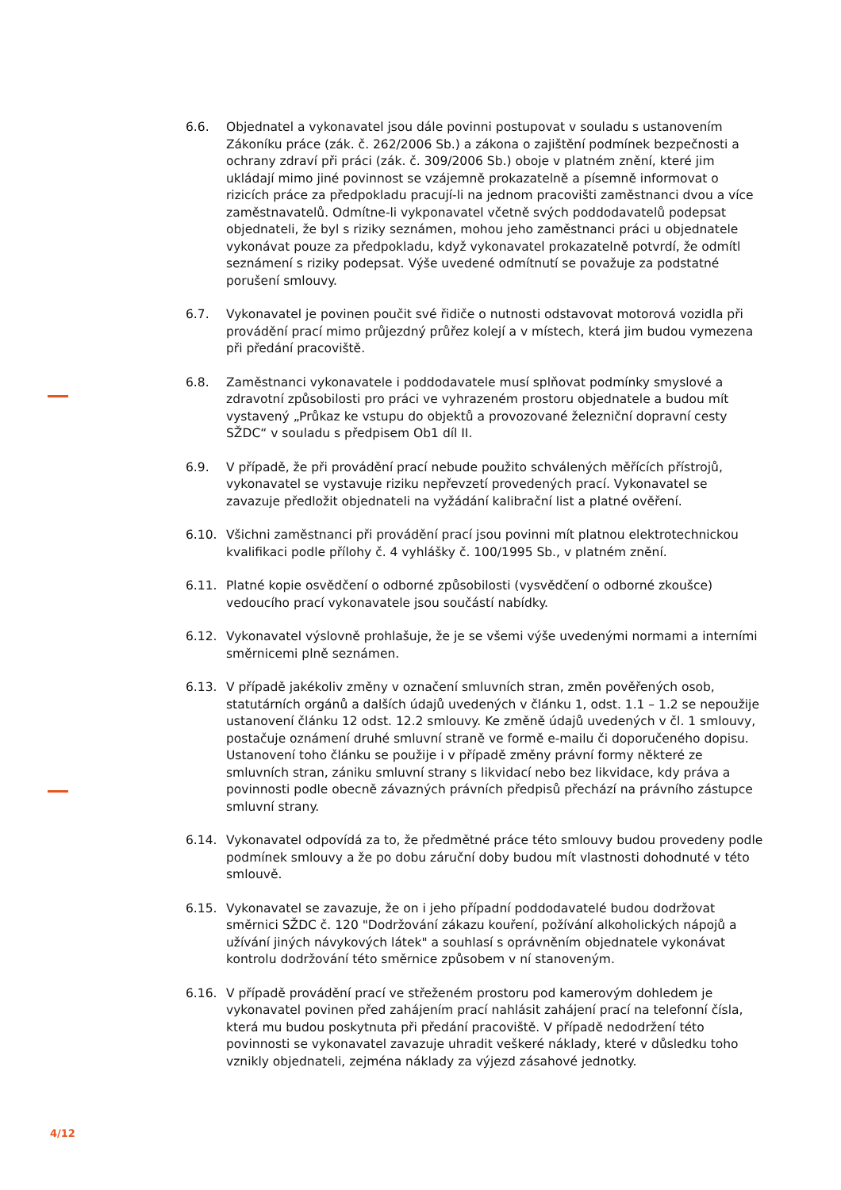6.6. Objednatel a vykonavatel jsou dále povinni postupovat v souladu s ustanovením Zákoníku práce (zák. č. 262/2006 Sb.) a zákona o zajištění podmínek bezpečnosti a ochrany zdraví při práci (zák. č. 309/2006 Sb.) oboje v platném znění, které jim ukládají mimo jiné povinnost se vzájemně prokazatelně a písemně informovat o rizicích práce za předpokladu pracují-li na jednom pracovišti zaměstnanci dvou a více zaměstnavatelů. Odmítne-li vykponavatel včetně svých poddodavatelů podepsat objednateli, že byl s riziky seznámen, mohou jeho zaměstnanci práci u objednatele vykonávat pouze za předpokladu, když vykonavatel prokazatelně potvrdí, že odmítl seznámení s riziky podepsat. Výše uvedené odmítnutí se považuje za podstatné porušení smlouvy.
6.7. Vykonavatel je povinen poučit své řidiče o nutnosti odstavovat motorová vozidla při provádění prací mimo průjezdný průřez kolejí a v místech, která jim budou vymezena při předání pracoviště.
6.8. Zaměstnanci vykonavatele i poddodavatele musí splňovat podmínky smyslové a zdravotní způsobilosti pro práci ve vyhrazeném prostoru objednatele a budou mít vystavený „Průkaz ke vstupu do objektů a provozované železniční dopravní cesty SŽDC“ v souladu s předpisem Ob1 díl II.
6.9. V případě, že při provádění prací nebude použito schválených měřících přístrojů, vykonavatel se vystavuje riziku nepřevzetí provedených prací. Vykonavatel se zavazuje předložit objednateli na vyžádání kalibrační list a platné ověření.
6.10. Všichni zaměstnanci při provádění prací jsou povinni mít platnou elektrotechnickou kvalifikaci podle přílohy č. 4 vyhlášky č. 100/1995 Sb., v platném znění.
6.11. Platné kopie osvědčení o odborné způsobilosti (vysvědčení o odborné zkoušce) vedoucího prací vykonavatele jsou součástí nabídky.
6.12. Vykonavatel výslovně prohlašuje, že je se všemi výše uvedenými normami a interními směrnicemi plně seznámen.
6.13. V případě jakékoliv změny v označení smluvních stran, změn pověřených osob, statutárních orgánů a dalších údajů uvedených v článku 1, odst. 1.1 – 1.2 se nepoužije ustanovení článku 12 odst. 12.2 smlouvy. Ke změně údajů uvedených v čl. 1 smlouvy, postačuje oznámení druhé smluvní straně ve formě e-mailu či doporučeného dopisu. Ustanovení toho článku se použije i v případě změny právní formy některé ze smluvních stran, zániku smluvní strany s likvidací nebo bez likvidace, kdy práva a povinnosti podle obecně závazných právních předpisů přechází na právního zástupce smluvní strany.
6.14. Vykonavatel odpovídá za to, že předmětné práce této smlouvy budou provedeny podle podmínek smlouvy a že po dobu záruční doby budou mít vlastnosti dohodnuté v této smlouvě.
6.15. Vykonavatel se zavazuje, že on i jeho případní poddodavatelé budou dodržovat směrnici SŽDC č. 120 "Dodržování zákazu kouření, požívání alkoholických nápojů a užívání jiných návykových látek" a souhlasí s oprávněním objednatele vykonávat kontrolu dodržování této směrnice způsobem v ní stanoveným.
6.16. V případě provádění prací ve střeženém prostoru pod kamerovým dohledem je vykonavatel povinen před zahájením prací nahlásit zahájení prací na telefonní čísla, která mu budou poskytnuta při předání pracoviště. V případě nedodržení této povinnosti se vykonavatel zavazuje uhradit veškeré náklady, které v důsledku toho vznikly objednateli, zejména náklady za výjezd zásahové jednotky.
4/12